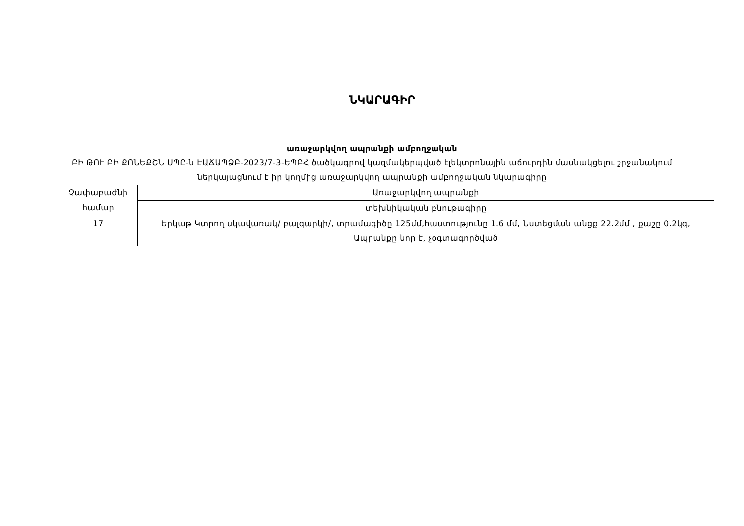ՆԿԱՐԱԳԻՐ
առաջարկվող ապրանքի ամբողջական
ԲԻ ԹՈՒ ԲԻ ՔՈՆԵՔՇՆ ՍՊԸ-ն ԷԱՃԱՊՁԲ-2023/7-3-ԵՊԲՀ ծածկագրով կազմակերպված էլեկտրոնային աճուրդին մասնակցելու շրջանակում ներկայացնում է իր կողմից առաջարկվող ապրանքի ամբողջական նկարագիրը
| Չափաբաժնի համար | Առաջարկվող ապրանքի |
| | տեխնիկական բնութագիրը |
| 17 | Երկաթ Կտրող սկավառակ/ բալգարկի/, տրամագիծը 125մմ,հաստությունը 1.6 մմ, Նստեցման անցք 22.2մմ , քաշը 0.2կգ, Ապրանքը նոր է, չօգտագործված |